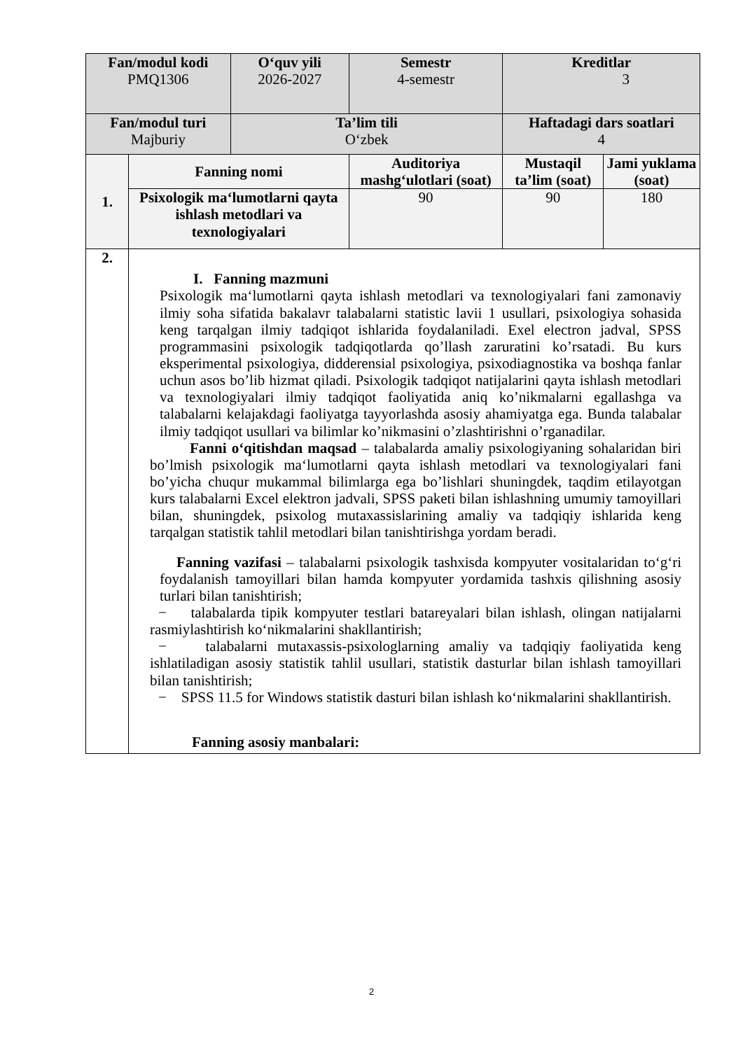| Fan/modul kodi PMQ1306 | | O‘quv yili 2026-2027 | Semestr 4-semestr | Kreditlar 3 | |
| Fan/modul turi Majburiy | | Ta’lim tili O‘zbek | | Haftadagi dars soatlari 4 | |
| 1. | Fanning nomi | | Auditoriya mashg‘ulotlari (soat) | Mustaqil ta’lim (soat) | Jami yuklama (soat) |
| | Psixologik ma‘lumotlarni qayta ishlash metodlari va texnologiyalari | | 90 | 90 | 180 |
| 2. | I. Fanning mazmuni Psixologik ma‘lumotlarni qayta ishlash metodlari va texnologiyalari fani zamonaviy ilmiy soha sifatida bakalavr talabalarni statistic lavii 1 usullari, psixologiya sohasida keng tarqalgan ilmiy tadqiqot ishlarida foydalaniladi. Exel electron jadval, SPSS programmasini psixologik tadqiqotlarda qo’llash zaruratini ko’rsatadi. Bu kurs eksperimental psixologiya, didderensial psixologiya, psixodiagnostika va boshqa fanlar uchun asos bo’lib hizmat qiladi. Psixologik tadqiqot natijalarini qayta ishlash metodlari va texnologiyalari ilmiy tadqiqot faoliyatida aniq ko’nikmalarni egallashga va talabalarni kelajakdagi faoliyatga tayyorlashda asosiy ahamiyatga ega. Bunda talabalar ilmiy tadqiqot usullari va bilimlar ko’nikmasini o’zlashtirishni o’rganadilar. Fanni o‘qitishdan maqsad – talabalarda amaliy psixologiyaning sohalaridan biri bo’lmish psixologik ma‘lumotlarni qayta ishlash metodlari va texnologiyalari fani bo’yicha chuqur mukammal bilimlarga ega bo’lishlari shuningdek, taqdim etilayotgan kurs talabalarni Excel elektron jadvali, SPSS paketi bilan ishlashning umumiy tamoyillari bilan, shuningdek, psixolog mutaxassislarining amaliy va tadqiqiy ishlarida keng tarqalgan statistik tahlil metodlari bilan tanishtirishga yordam beradi. Fanning vazifasi – talabalarni psixologik tashxisda kompyuter vositalaridan to‘g‘ri foydalanish tamoyillari bilan hamda kompyuter yordamida tashxis qilishning asosiy turlari bilan tanishtirish; − talabalarda tipik kompyuter testlari batareyalari bilan ishlash, olingan natijalarni rasmiylashtirish ko‘nikmalarini shakllantirish; − talabalarni mutaxassis-psixologlarning amaliy va tadqiqiy faoliyatida keng ishlatiladigan asosiy statistik tahlil usullari, statistik dasturlar bilan ishlash tamoyillari bilan tanishtirish; − SPSS 11.5 for Windows statistik dasturi bilan ishlash ko‘nikmalarini shakllantirish. Fanning asosiy manbalari: | | | | |
2